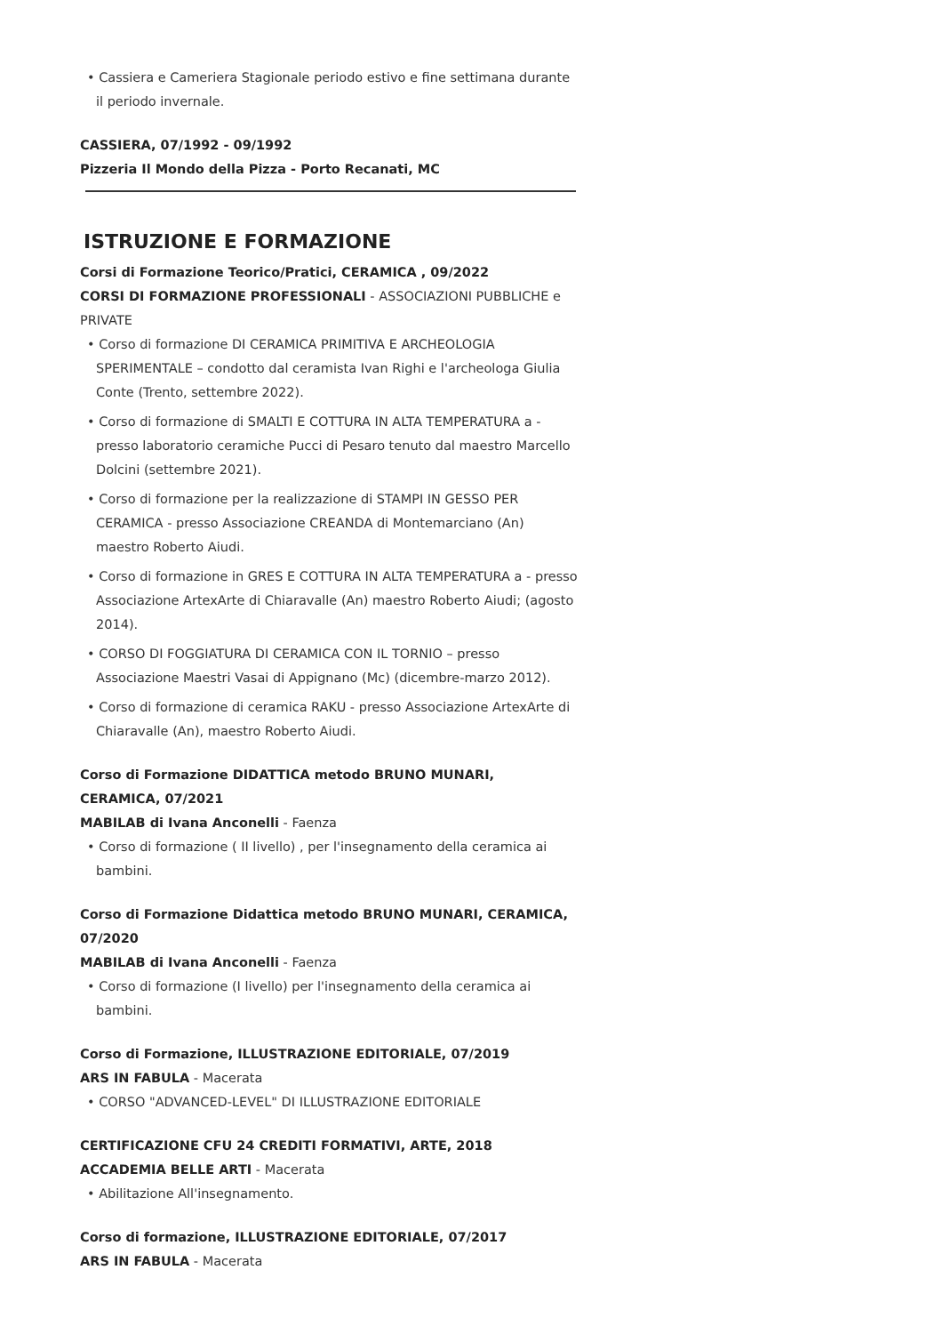• Cassiera e Cameriera Stagionale periodo estivo e fine settimana durante il periodo invernale.
CASSIERA, 07/1992 - 09/1992
Pizzeria Il Mondo della Pizza - Porto Recanati, MC
ISTRUZIONE E FORMAZIONE
Corsi di Formazione Teorico/Pratici, CERAMICA , 09/2022
CORSI DI FORMAZIONE PROFESSIONALI - ASSOCIAZIONI PUBBLICHE e PRIVATE
• Corso di formazione DI CERAMICA PRIMITIVA E ARCHEOLOGIA SPERIMENTALE – condotto dal ceramista Ivan Righi e l'archeologa Giulia Conte (Trento, settembre 2022).
• Corso di formazione di SMALTI E COTTURA IN ALTA TEMPERATURA a - presso laboratorio ceramiche Pucci di Pesaro tenuto dal maestro Marcello Dolcini (settembre 2021).
• Corso di formazione per la realizzazione di STAMPI IN GESSO PER CERAMICA - presso Associazione CREANDA di Montemarciano (An) maestro Roberto Aiudi.
• Corso di formazione in GRES E COTTURA IN ALTA TEMPERATURA a - presso Associazione ArtexArte di Chiaravalle (An) maestro Roberto Aiudi; (agosto 2014).
• CORSO DI FOGGIATURA DI CERAMICA CON IL TORNIO – presso Associazione Maestri Vasai di Appignano (Mc) (dicembre-marzo 2012).
• Corso di formazione di ceramica RAKU - presso Associazione ArtexArte di Chiaravalle (An), maestro Roberto Aiudi.
Corso di Formazione DIDATTICA metodo BRUNO MUNARI, CERAMICA, 07/2021
MABILAB di Ivana Anconelli - Faenza
• Corso di formazione ( II livello) , per l'insegnamento della ceramica ai bambini.
Corso di Formazione Didattica metodo BRUNO MUNARI, CERAMICA, 07/2020
MABILAB di Ivana Anconelli - Faenza
• Corso di formazione (I livello) per l'insegnamento della ceramica ai bambini.
Corso di Formazione, ILLUSTRAZIONE EDITORIALE, 07/2019
ARS IN FABULA - Macerata
• CORSO "ADVANCED-LEVEL" DI ILLUSTRAZIONE EDITORIALE
CERTIFICAZIONE CFU 24 CREDITI FORMATIVI, ARTE, 2018
ACCADEMIA BELLE ARTI - Macerata
• Abilitazione All'insegnamento.
Corso di formazione, ILLUSTRAZIONE EDITORIALE, 07/2017
ARS IN FABULA - Macerata